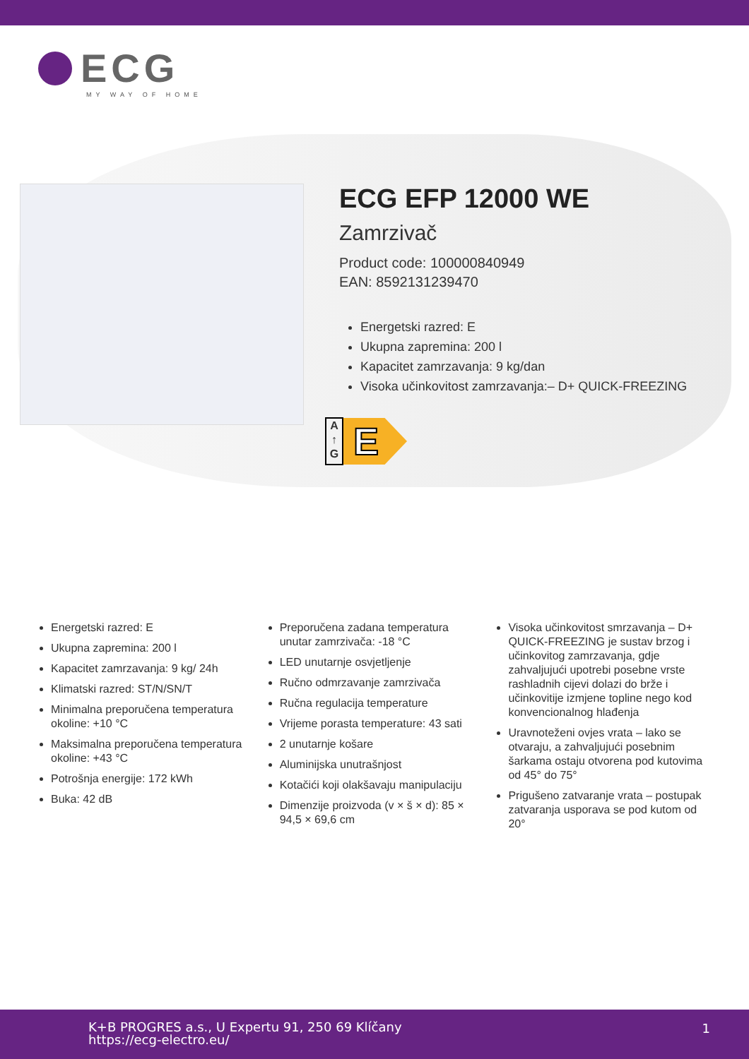ECG
MY WAY OF HOME
ECG EFP 12000 WE
Zamrzivač
Product code: 100000840949
EAN: 8592131239470
Energetski razred: E
Ukupna zapremina: 200 l
Kapacitet zamrzavanja: 9 kg/dan
Visoka učinkovitost zamrzavanja:– D+ QUICK-FREEZING
A
↑
G
E
Energetski razred: E
Ukupna zapremina: 200 l
Kapacitet zamrzavanja: 9 kg/ 24h
Klimatski razred: ST/N/SN/T
Minimalna preporučena temperatura okoline: +10 °C
Maksimalna preporučena temperatura okoline: +43 °C
Potrošnja energije: 172 kWh
Buka: 42 dB
Preporučena zadana temperatura unutar zamrzivača: -18 °C
LED unutarnje osvjetljenje
Ručno odmrzavanje zamrzivača
Ručna regulacija temperature
Vrijeme porasta temperature: 43 sati
2 unutarnje košare
Aluminijska unutrašnjost
Kotačići koji olakšavaju manipulaciju
Dimenzije proizvoda (v × š × d): 85 × 94,5 × 69,6 cm
Visoka učinkovitost smrzavanja – D+ QUICK-FREEZING je sustav brzog i učinkovitog zamrzavanja, gdje zahvaljujući upotrebi posebne vrste rashladnih cijevi dolazi do brže i učinkovitije izmjene topline nego kod konvencionalnog hlađenja
Uravnoteženi ovjes vrata – lako se otvaraju, a zahvaljujući posebnim šarkama ostaju otvorena pod kutovima od 45° do 75°
Prigušeno zatvaranje vrata – postupak zatvaranja usporava se pod kutom od 20°
K+B PROGRES a.s., U Expertu 91, 250 69 Klíčany
https://ecg-electro.eu/
1